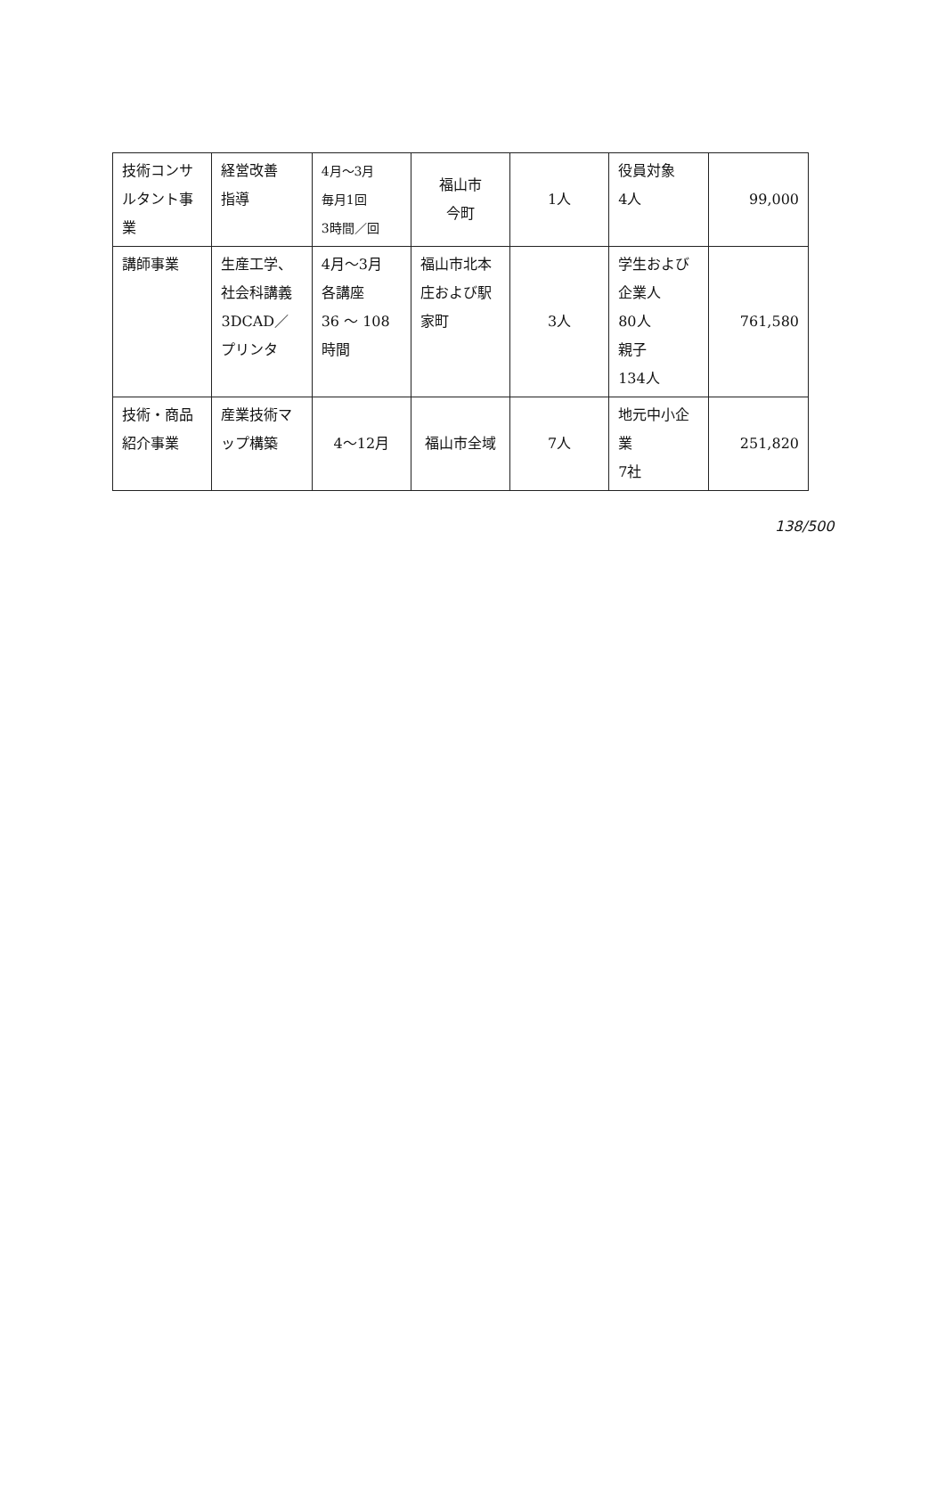| 技術コンサルタント事業 | 経営改善 指導 | 4月～3月 毎月1回 3時間／回 | 福山市 今町 | 1人 | 役員対象 4人 | 99,000 |
| 講師事業 | 生産工学、社会科講義 3DCAD／プリンタ | 4月～3月 各講座 36 ～ 108 時間 | 福山市北本庄および駅家町 | 3人 | 学生および企業人 80人 親子 134人 | 761,580 |
| 技術・商品紹介事業 | 産業技術マップ構築 | 4～12月 | 福山市全域 | 7人 | 地元中小企業 7社 | 251,820 |
138/500